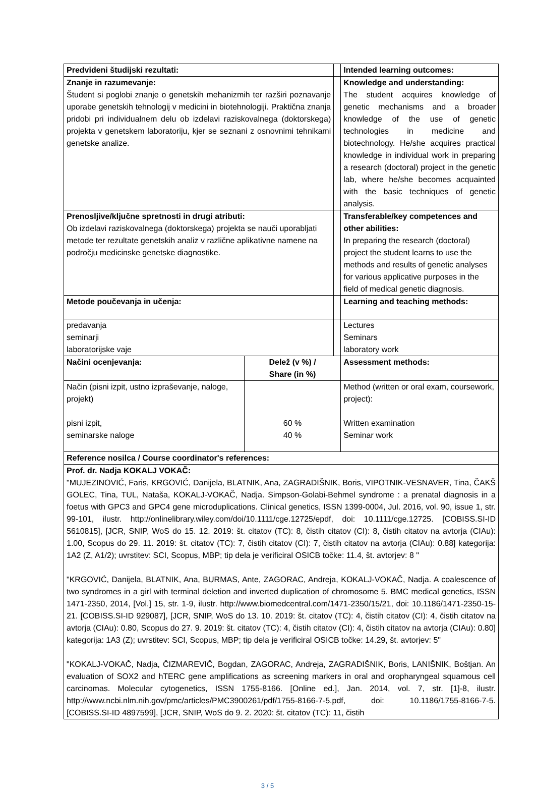| Predvideni študijski rezultati: | | | Intended learning outcomes: | |
| Znanje in razumevanje: Študent si poglobi znanje o genetskih mehanizmih ter razširi poznavanje uporabe genetskih tehnologij v medicini in biotehnologiji. Praktična znanja pridobi pri individualnem delu ob izdelavi raziskovalnega (doktorskega) projekta v genetskem laboratoriju, kjer se seznani z osnovnimi tehnikami genetske analize. | | | Knowledge and understanding: The student acquires knowledge of genetic mechanisms and a broader knowledge of the use of genetic technologies in medicine and biotechnology. He/she acquires practical knowledge in individual work in preparing a research (doctoral) project in the genetic lab, where he/she becomes acquainted with the basic techniques of genetic analysis. | |
| Prenosljive/ključne spretnosti in drugi atributi: Ob izdelavi raziskovalnega (doktorskega) projekta se nauči uporabljati metode ter rezultate genetskih analiz v različne aplikativne namene na področju medicinske genetske diagnostike. | | | Transferable/key competences and other abilities: In preparing the research (doctoral) project the student learns to use the methods and results of genetic analyses for various applicative purposes in the field of medical genetic diagnosis. | |
| Metode poučevanja in učenja: | | | Learning and teaching methods: | |
| predavanja seminarji laboratorijske vaje | | | Lectures Seminars laboratory work | |
| Načini ocenjevanja: | Delež (v %) / Share (in %) | | | Assessment methods: |
| Način (pisni izpit, ustno izpraševanje, naloge, projekt) pisni izpit, seminarske naloge | 60 % 40 % | | | Method (written or oral exam, coursework, project): Written examination Seminar work |
| Reference nosilca / Course coordinator's references: | | | | |
| Prof. dr. Nadja KOKALJ VOKAČ: "MUJEZINOVIĆ, Faris, KRGOVIĆ, Danijela, BLATNIK, Ana, ZAGRADIŠNIK, Boris, VIPOTNIK-VESNAVER, Tina, ČAKŠ GOLEC, Tina, TUL, Nataša, KOKALJ-VOKAČ, Nadja. Simpson-Golabi-Behmel syndrome : a prenatal diagnosis in a foetus with GPC3 and GPC4 gene microduplications. Clinical genetics, ISSN 1399-0004, Jul. 2016, vol. 90, issue 1, str. 99-101, ilustr. http://onlinelibrary.wiley.com/doi/10.1111/cge.12725/epdf, doi: 10.1111/cge.12725. [COBISS.SI-ID 5610815], [JCR, SNIP, WoS do 15. 12. 2019: št. citatov (TC): 8, čistih citatov (CI): 8, čistih citatov na avtorja (CIAu): 1.00, Scopus do 29. 11. 2019: št. citatov (TC): 7, čistih citatov (CI): 7, čistih citatov na avtorja (CIAu): 0.88] kategorija: 1A2 (Z, A1/2); uvrstitev: SCI, Scopus, MBP; tip dela je verificiral OSICB točke: 11.4, št. avtorjev: 8 " "KRGOVIĆ, Danijela, BLATNIK, Ana, BURMAS, Ante, ZAGORAC, Andreja, KOKALJ-VOKAČ, Nadja. A coalescence of two syndromes in a girl with terminal deletion and inverted duplication of chromosome 5. BMC medical genetics, ISSN 1471-2350, 2014, [Vol.] 15, str. 1-9, ilustr. http://www.biomedcentral.com/1471-2350/15/21, doi: 10.1186/1471-2350-15-21. [COBISS.SI-ID 929087], [JCR, SNIP, WoS do 13. 10. 2019: št. citatov (TC): 4, čistih citatov (CI): 4, čistih citatov na avtorja (CIAu): 0.80, Scopus do 27. 9. 2019: št. citatov (TC): 4, čistih citatov (CI): 4, čistih citatov na avtorja (CIAu): 0.80] kategorija: 1A3 (Z); uvrstitev: SCI, Scopus, MBP; tip dela je verificiral OSICB točke: 14.29, št. avtorjev: 5" "KOKALJ-VOKAČ, Nadja, ČIZMAREVIČ, Bogdan, ZAGORAC, Andreja, ZAGRADIŠNIK, Boris, LANIŠNIK, Boštjan. An evaluation of SOX2 and hTERC gene amplifications as screening markers in oral and oropharyngeal squamous cell carcinomas. Molecular cytogenetics, ISSN 1755-8166. [Online ed.], Jan. 2014, vol. 7, str. [1]-8, ilustr. http://www.ncbi.nlm.nih.gov/pmc/articles/PMC3900261/pdf/1755-8166-7-5.pdf, doi: 10.1186/1755-8166-7-5. [COBISS.SI-ID 4897599], [JCR, SNIP, WoS do 9. 2. 2020: št. citatov (TC): 11, čistih | | | | |
3 / 5